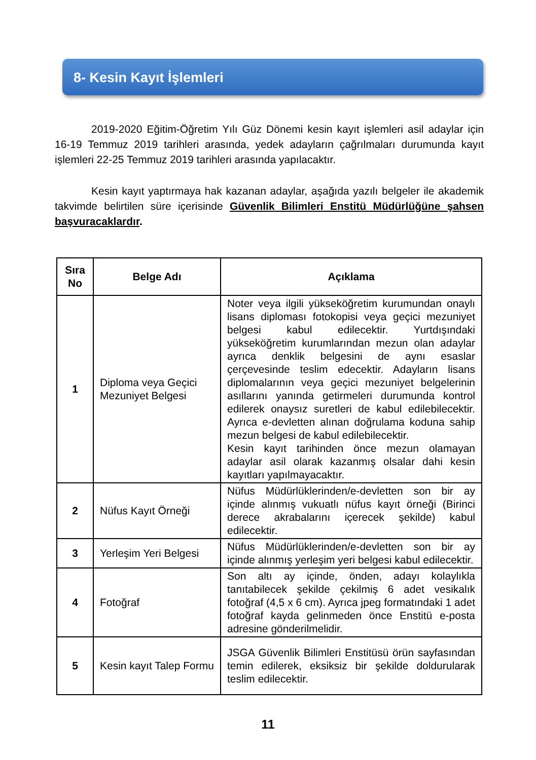8- Kesin Kayıt İşlemleri
2019-2020 Eğitim-Öğretim Yılı Güz Dönemi kesin kayıt işlemleri asil adaylar için 16-19 Temmuz 2019 tarihleri arasında, yedek adayların çağrılmaları durumunda kayıt işlemleri 22-25 Temmuz 2019 tarihleri arasında yapılacaktır.
Kesin kayıt yaptırmaya hak kazanan adaylar, aşağıda yazılı belgeler ile akademik takvimde belirtilen süre içerisinde Güvenlik Bilimleri Enstitü Müdürlüğüne şahsen başvuracaklardır.
| Sıra No | Belge Adı | Açıklama |
| --- | --- | --- |
| 1 | Diploma veya Geçici Mezuniyet Belgesi | Noter veya ilgili yükseköğretim kurumundan onaylı lisans diploması fotokopisi veya geçici mezuniyet belgesi kabul edilecektir. Yurtdışındaki yükseköğretim kurumlarından mezun olan adaylar ayrıca denklik belgesini de aynı esaslar çerçevesinde teslim edecektir. Adayların lisans diplomalarının veya geçici mezuniyet belgelerinin asıllarını yanında getirmeleri durumunda kontrol edilerek onaysız suretleri de kabul edilebilecektir. Ayrıca e-devletten alınan doğrulama koduna sahip mezun belgesi de kabul edilebilecektir. Kesin kayıt tarihinden önce mezun olamayan adaylar asil olarak kazanmış olsalar dahi kesin kayıtları yapılmayacaktır. |
| 2 | Nüfus Kayıt Örneği | Nüfus Müdürlüklerinden/e-devletten son bir ay içinde alınmış vukuatlı nüfus kayıt örneği (Birinci derece akrabalarını içerecek şekilde) kabul edilecektir. |
| 3 | Yerleşim Yeri Belgesi | Nüfus Müdürlüklerinden/e-devletten son bir ay içinde alınmış yerleşim yeri belgesi kabul edilecektir. |
| 4 | Fotoğraf | Son altı ay içinde, önden, adayı kolaylıkla tanıtabilecek şekilde çekilmiş 6 adet vesikalık fotoğraf (4,5 x 6 cm). Ayrıca jpeg formatındaki 1 adet fotoğraf kayda gelinmeden önce Enstitü e-posta adresine gönderilmelidir. |
| 5 | Kesin kayıt Talep Formu | JSGA Güvenlik Bilimleri Enstitüsü örün sayfasından temin edilerek, eksiksiz bir şekilde doldurularak teslim edilecektir. |
11